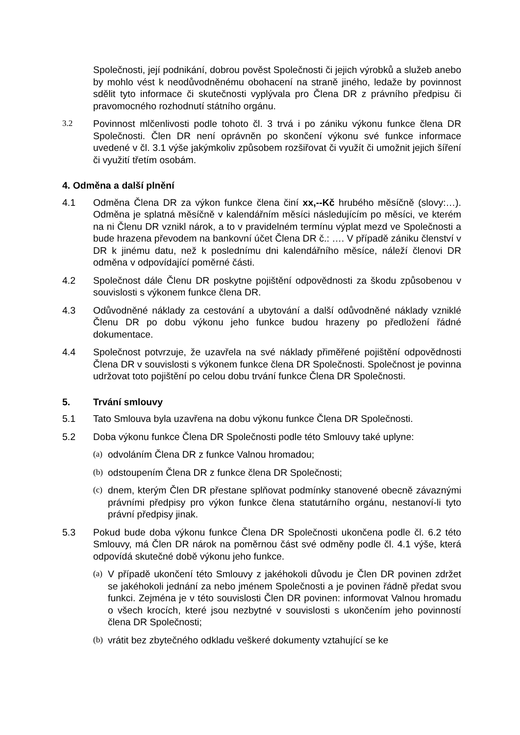Společnosti, její podnikání, dobrou pověst Společnosti či jejich výrobků a služeb anebo by mohlo vést k neodůvodněnému obohacení na straně jiného, ledaže by povinnost sdělit tyto informace či skutečnosti vyplývala pro Člena DR z právního předpisu či pravomocného rozhodnutí státního orgánu.
3.2 Povinnost mlčenlivosti podle tohoto čl. 3 trvá i po zániku výkonu funkce člena DR Společnosti. Člen DR není oprávněn po skončení výkonu své funkce informace uvedené v čl. 3.1 výše jakýmkoliv způsobem rozšiřovat či využít či umožnit jejich šíření či využití třetím osobám.
4. Odměna a další plnění
4.1 Odměna Člena DR za výkon funkce člena činí xx,--Kč hrubého měsíčně (slovy:…). Odměna je splatná měsíčně v kalendářním měsíci následujícím po měsíci, ve kterém na ni Členu DR vznikl nárok, a to v pravidelném termínu výplat mezd ve Společnosti a bude hrazena převodem na bankovní účet Člena DR č.: …. V případě zániku členství v DR k jinému datu, než k poslednímu dni kalendářního měsíce, náleží členovi DR odměna v odpovídající poměrné části.
4.2 Společnost dále Členu DR poskytne pojištění odpovědnosti za škodu způsobenou v souvislosti s výkonem funkce člena DR.
4.3 Odůvodněné náklady za cestování a ubytování a další odůvodněné náklady vzniklé Členu DR po dobu výkonu jeho funkce budou hrazeny po předložení řádné dokumentace.
4.4 Společnost potvrzuje, že uzavřela na své náklady přiměřené pojištění odpovědnosti Člena DR v souvislosti s výkonem funkce člena DR Společnosti. Společnost je povinna udržovat toto pojištění po celou dobu trvání funkce Člena DR Společnosti.
5. Trvání smlouvy
5.1 Tato Smlouva byla uzavřena na dobu výkonu funkce Člena DR Společnosti.
5.2 Doba výkonu funkce Člena DR Společnosti podle této Smlouvy také uplyne:
(a)
odvoláním Člena DR z funkce Valnou hromadou;
(b)
odstoupením Člena DR z funkce člena DR Společnosti;
(c)
dnem, kterým Člen DR přestane splňovat podmínky stanovené obecně závaznými právními předpisy pro výkon funkce člena statutárního orgánu, nestanoví-li tyto právní předpisy jinak.
5.3 Pokud bude doba výkonu funkce Člena DR Společnosti ukončena podle čl. 6.2 této Smlouvy, má Člen DR nárok na poměrnou část své odměny podle čl. 4.1 výše, která odpovídá skutečné době výkonu jeho funkce.
(a)
V případě ukončení této Smlouvy z jakéhokoli důvodu je Člen DR povinen zdržet se jakéhokoli jednání za nebo jménem Společnosti a je povinen řádně předat svou funkci. Zejména je v této souvislosti Člen DR povinen: informovat Valnou hromadu o všech krocích, které jsou nezbytné v souvislosti s ukončením jeho povinností člena DR Společnosti;
(b)
vrátit bez zbytečného odkladu veškeré dokumenty vztahující se ke